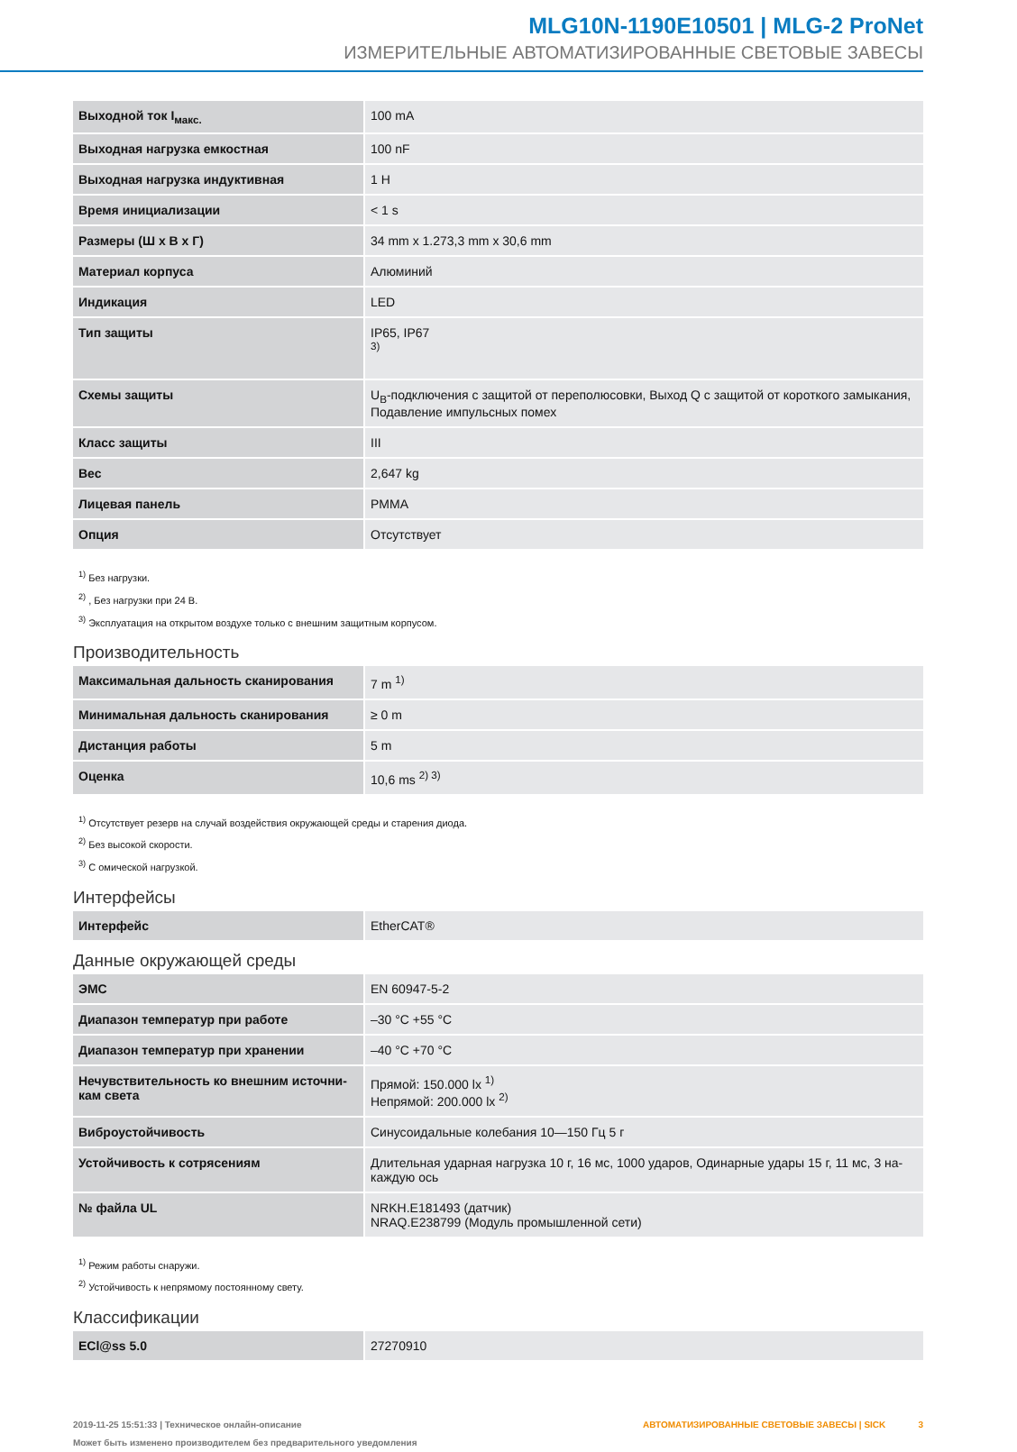MLG10N-1190E10501 | MLG-2 ProNet
ИЗМЕРИТЕЛЬНЫЕ АВТОМАТИЗИРОВАННЫЕ СВЕТОВЫЕ ЗАВЕСЫ
| Выходной ток I<sub>макс.</sub> | 100 mA |
| Выходная нагрузка емкостная | 100 nF |
| Выходная нагрузка индуктивная | 1 H |
| Время инициализации | < 1 s |
| Размеры (Ш x В x Г) | 34 mm x 1.273,3 mm x 30,6 mm |
| Материал корпуса | Алюминий |
| Индикация | LED |
| Тип защиты | IP65, IP67 <sup>3)</sup> |
| Схемы защиты | U<sub>B</sub>-подключения с защитой от переполюсовки, Выход Q с защитой от короткого замыкания, Подавление импульсных помех |
| Класс защиты | III |
| Вес | 2,647 kg |
| Лицевая панель | PMMA |
| Опция | Отсутствует |
<sup>1)</sup> Без нагрузки.
<sup>2)</sup> , Без нагрузки при 24 В.
<sup>3)</sup> Эксплуатация на открытом воздухе только с внешним защитным корпусом.
Производительность
| Максимальная дальность сканирования | 7 m <sup>1)</sup> |
| Минимальная дальность сканирования | ≥ 0 m |
| Дистанция работы | 5 m |
| Оценка | 10,6 ms <sup>2) 3)</sup> |
<sup>1)</sup> Отсутствует резерв на случай воздействия окружающей среды и старения диода.
<sup>2)</sup> Без высокой скорости.
<sup>3)</sup> С омической нагрузкой.
Интерфейсы
| Интерфейс | EtherCAT® |
Данные окружающей среды
| ЭМС | EN 60947-5-2 |
| Диапазон температур при работе | –30 °C +55 °C |
| Диапазон температур при хранении | –40 °C +70 °C |
| Нечувствительность ко внешним источни-кам света | Прямой: 150.000 lx <sup>1)</sup> Непрямой: 200.000 lx <sup>2)</sup> |
| Виброустойчивость | Синусоидальные колебания 10—150 Гц 5 г |
| Устойчивость к сотрясениям | Длительная ударная нагрузка 10 г, 16 мс, 1000 ударов, Одинарные удары 15 г, 11 мс, 3 на-каждую ось |
| № файла UL | NRKH.E181493 (датчик) NRAQ.E238799 (Модуль промышленной сети) |
<sup>1)</sup> Режим работы снаружи.
<sup>2)</sup> Устойчивость к непрямому постоянному свету.
Классификации
| ECl@ss 5.0 | 27270910 |
2019-11-25 15:51:33 | Техническое онлайн-описание
Может быть изменено производителем без предварительного уведомления
АВТОМАТИЗИРОВАННЫЕ СВЕТОВЫЕ ЗАВЕСЫ | SICK 3